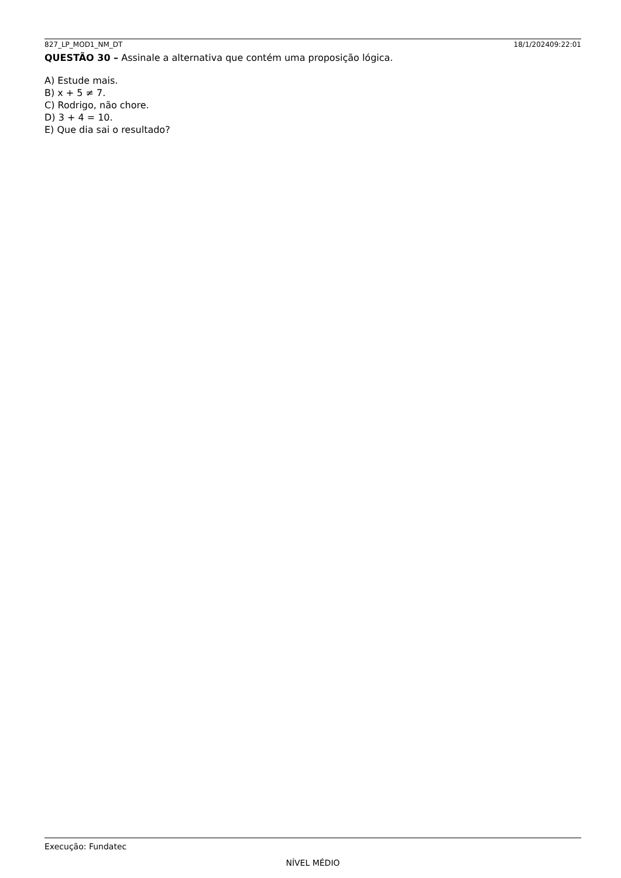827_LP_MOD1_NM_DT 18/1/202409:22:01
QUESTÃO 30 – Assinale a alternativa que contém uma proposição lógica.
A) Estude mais.
B) x + 5 ≠ 7.
C) Rodrigo, não chore.
D) 3 + 4 = 10.
E) Que dia sai o resultado?
Execução: Fundatec
NÍVEL MÉDIO